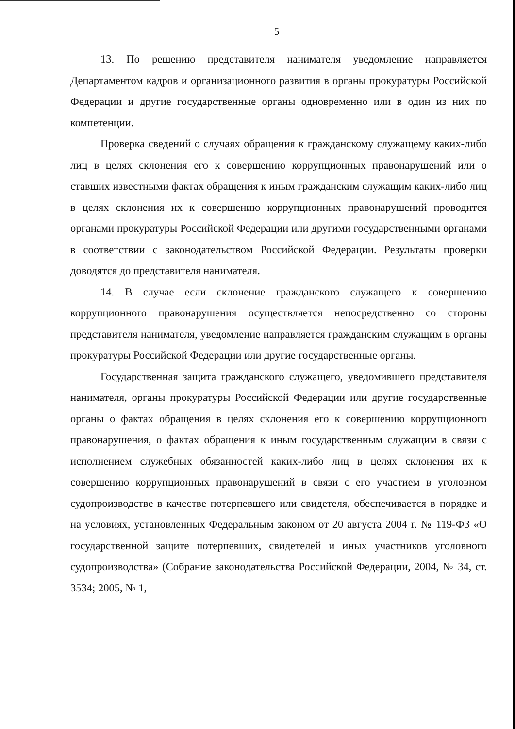5
13. По решению представителя нанимателя уведомление направляется Департаментом кадров и организационного развития в органы прокуратуры Российской Федерации и другие государственные органы одновременно или в один из них по компетенции.
Проверка сведений о случаях обращения к гражданскому служащему каких-либо лиц в целях склонения его к совершению коррупционных правонарушений или о ставших известными фактах обращения к иным гражданским служащим каких-либо лиц в целях склонения их к совершению коррупционных правонарушений проводится органами прокуратуры Российской Федерации или другими государственными органами в соответствии с законодательством Российской Федерации. Результаты проверки доводятся до представителя нанимателя.
14. В случае если склонение гражданского служащего к совершению коррупционного правонарушения осуществляется непосредственно со стороны представителя нанимателя, уведомление направляется гражданским служащим в органы прокуратуры Российской Федерации или другие государственные органы.
Государственная защита гражданского служащего, уведомившего представителя нанимателя, органы прокуратуры Российской Федерации или другие государственные органы о фактах обращения в целях склонения его к совершению коррупционного правонарушения, о фактах обращения к иным государственным служащим в связи с исполнением служебных обязанностей каких-либо лиц в целях склонения их к совершению коррупционных правонарушений в связи с его участием в уголовном судопроизводстве в качестве потерпевшего или свидетеля, обеспечивается в порядке и на условиях, установленных Федеральным законом от 20 августа 2004 г. № 119-ФЗ «О государственной защите потерпевших, свидетелей и иных участников уголовного судопроизводства» (Собрание законодательства Российской Федерации, 2004, № 34, ст. 3534; 2005, № 1,